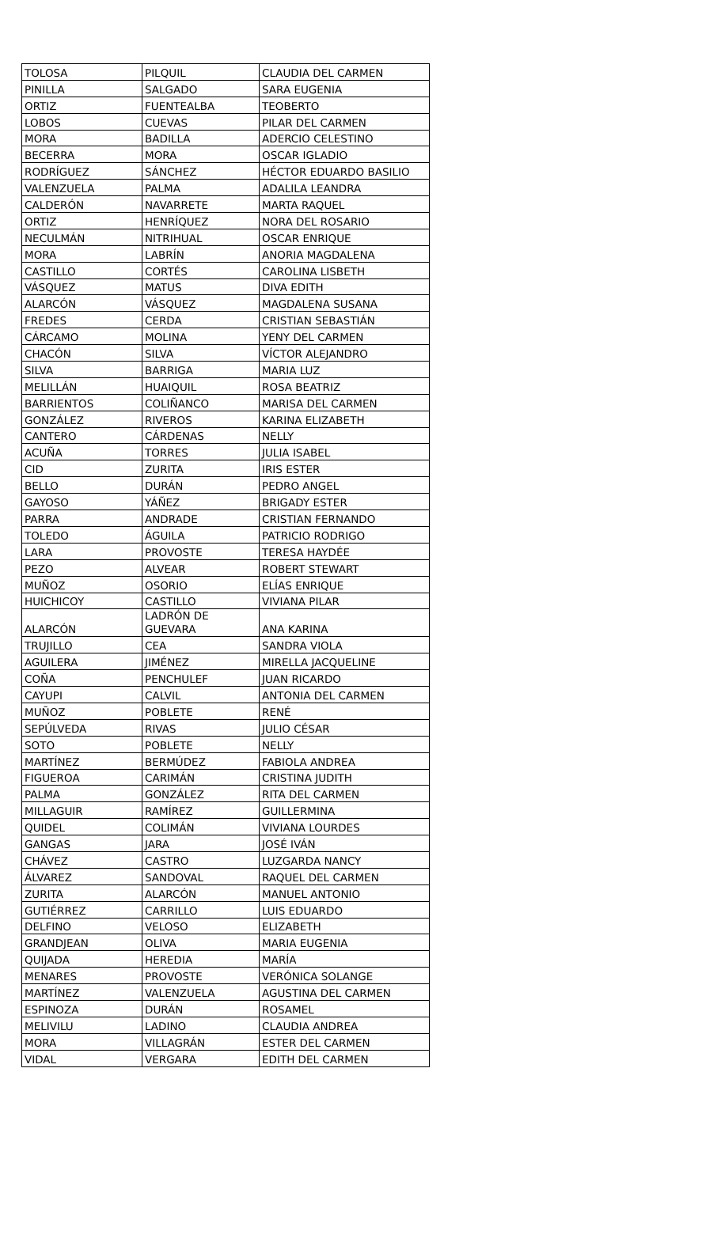| TOLOSA | PILQUIL | CLAUDIA DEL CARMEN |
| PINILLA | SALGADO | SARA EUGENIA |
| ORTIZ | FUENTEALBA | TEOBERTO |
| LOBOS | CUEVAS | PILAR DEL CARMEN |
| MORA | BADILLA | ADERCIO CELESTINO |
| BECERRA | MORA | OSCAR IGLADIO |
| RODRÍGUEZ | SÁNCHEZ | HÉCTOR EDUARDO BASILIO |
| VALENZUELA | PALMA | ADALILA LEANDRA |
| CALDERÓN | NAVARRETE | MARTA RAQUEL |
| ORTIZ | HENRÍQUEZ | NORA DEL ROSARIO |
| NECULMÁN | NITRIHUAL | OSCAR ENRIQUE |
| MORA | LABRÍN | ANORIA MAGDALENA |
| CASTILLO | CORTÉS | CAROLINA LISBETH |
| VÁSQUEZ | MATUS | DIVA EDITH |
| ALARCÓN | VÁSQUEZ | MAGDALENA SUSANA |
| FREDES | CERDA | CRISTIAN SEBASTIÁN |
| CÁRCAMO | MOLINA | YENY DEL CARMEN |
| CHACÓN | SILVA | VÍCTOR ALEJANDRO |
| SILVA | BARRIGA | MARIA LUZ |
| MELILLÁN | HUAIQUIL | ROSA BEATRIZ |
| BARRIENTOS | COLIÑANCO | MARISA DEL CARMEN |
| GONZÁLEZ | RIVEROS | KARINA ELIZABETH |
| CANTERO | CÁRDENAS | NELLY |
| ACUÑA | TORRES | JULIA ISABEL |
| CID | ZURITA | IRIS ESTER |
| BELLO | DURÁN | PEDRO ANGEL |
| GAYOSO | YÁÑEZ | BRIGADY ESTER |
| PARRA | ANDRADE | CRISTIAN FERNANDO |
| TOLEDO | ÁGUILA | PATRICIO RODRIGO |
| LARA | PROVOSTE | TERESA HAYDÉE |
| PEZO | ALVEAR | ROBERT STEWART |
| MUÑOZ | OSORIO | ELÍAS ENRIQUE |
| HUICHICOY | CASTILLO | VIVIANA PILAR |
| ALARCÓN | LADRÓN DE GUEVARA | ANA KARINA |
| TRUJILLO | CEA | SANDRA VIOLA |
| AGUILERA | JIMÉNEZ | MIRELLA JACQUELINE |
| COÑA | PENCHULEF | JUAN RICARDO |
| CAYUPI | CALVIL | ANTONIA DEL CARMEN |
| MUÑOZ | POBLETE | RENÉ |
| SEPÚLVEDA | RIVAS | JULIO CÉSAR |
| SOTO | POBLETE | NELLY |
| MARTÍNEZ | BERMÚDEZ | FABIOLA ANDREA |
| FIGUEROA | CARIMÁN | CRISTINA JUDITH |
| PALMA | GONZÁLEZ | RITA DEL CARMEN |
| MILLAGUIR | RAMÍREZ | GUILLERMINA |
| QUIDEL | COLIMÁN | VIVIANA LOURDES |
| GANGAS | JARA | JOSÉ IVÁN |
| CHÁVEZ | CASTRO | LUZGARDA NANCY |
| ÁLVAREZ | SANDOVAL | RAQUEL DEL CARMEN |
| ZURITA | ALARCÓN | MANUEL ANTONIO |
| GUTIÉRREZ | CARRILLO | LUIS EDUARDO |
| DELFINO | VELOSO | ELIZABETH |
| GRANDJEAN | OLIVA | MARIA EUGENIA |
| QUIJADA | HEREDIA | MARÍA |
| MENARES | PROVOSTE | VERÓNICA SOLANGE |
| MARTÍNEZ | VALENZUELA | AGUSTINA DEL CARMEN |
| ESPINOZA | DURÁN | ROSAMEL |
| MELIVILU | LADINO | CLAUDIA ANDREA |
| MORA | VILLAGRÁN | ESTER DEL CARMEN |
| VIDAL | VERGARA | EDITH DEL CARMEN |